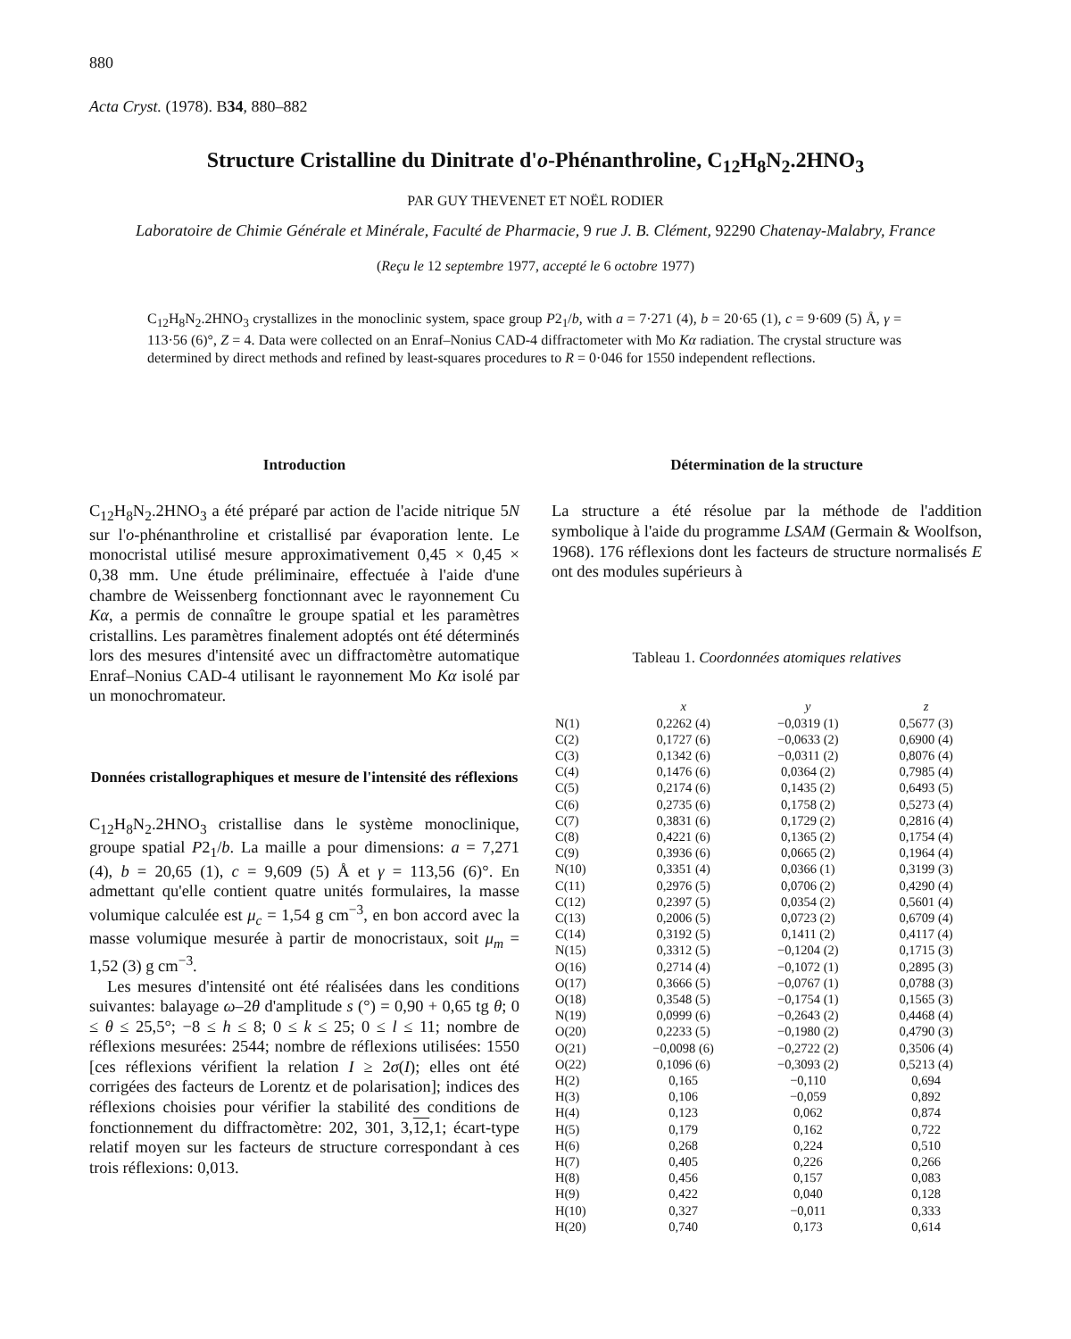880
Acta Cryst. (1978). B34, 880–882
Structure Cristalline du Dinitrate d'o-Phénanthroline, C<sub>12</sub>H<sub>8</sub>N<sub>2</sub>.2HNO<sub>3</sub>
PAR GUY THEVENET ET NOËL RODIER
Laboratoire de Chimie Générale et Minérale, Faculté de Pharmacie, 9 rue J. B. Clément, 92290 Chatenay-Malabry, France
(Reçu le 12 septembre 1977, accepté le 6 octobre 1977)
C<sub>12</sub>H<sub>8</sub>N<sub>2</sub>.2HNO<sub>3</sub> crystallizes in the monoclinic system, space group P2<sub>1</sub>/b, with a = 7·271 (4), b = 20·65 (1), c = 9·609 (5) Å, γ = 113·56 (6)°, Z = 4. Data were collected on an Enraf–Nonius CAD-4 diffractometer with Mo Kα radiation. The crystal structure was determined by direct methods and refined by least-squares procedures to R = 0·046 for 1550 independent reflections.
Introduction
C<sub>12</sub>H<sub>8</sub>N<sub>2</sub>.2HNO<sub>3</sub> a été préparé par action de l'acide nitrique 5N sur l'o-phénanthroline et cristallisé par évaporation lente. Le monocristal utilisé mesure approximativement 0,45 × 0,45 × 0,38 mm. Une étude préliminaire, effectuée à l'aide d'une chambre de Weissenberg fonctionnant avec le rayonnement Cu Kα, a permis de connaître le groupe spatial et les paramètres cristallins. Les paramètres finalement adoptés ont été déterminés lors des mesures d'intensité avec un diffractomètre automatique Enraf–Nonius CAD-4 utilisant le rayonnement Mo Kα isolé par un monochromateur.
Données cristallographiques et mesure de l'intensité des réflexions
C<sub>12</sub>H<sub>8</sub>N<sub>2</sub>.2HNO<sub>3</sub> cristallise dans le système monoclinique, groupe spatial P2<sub>1</sub>/b. La maille a pour dimensions: a = 7,271 (4), b = 20,65 (1), c = 9,609 (5) Å et γ = 113,56 (6)°. En admettant qu'elle contient quatre unités formulaires, la masse volumique calculée est μ<sub>c</sub> = 1,54 g cm<sup>−3</sup>, en bon accord avec la masse volumique mesurée à partir de monocristaux, soit μ<sub>m</sub> = 1,52 (3) g cm<sup>−3</sup>.
Les mesures d'intensité ont été réalisées dans les conditions suivantes: balayage ω–2θ d'amplitude s (°) = 0,90 + 0,65 tg θ; 0 ≤ θ ≤ 25,5°; −8 ≤ h ≤ 8; 0 ≤ k ≤ 25; 0 ≤ l ≤ 11; nombre de réflexions mesurées: 2544; nombre de réflexions utilisées: 1550 [ces réflexions vérifient la relation I ≥ 2σ(I); elles ont été corrigées des facteurs de Lorentz et de polarisation]; indices des réflexions choisies pour vérifier la stabilité des conditions de fonctionnement du diffractomètre: 202, 301, 3,12,1; écart-type relatif moyen sur les facteurs de structure correspondant à ces trois réflexions: 0,013.
Détermination de la structure
La structure a été résolue par la méthode de l'addition symbolique à l'aide du programme LSAM (Germain & Woolfson, 1968). 176 réflexions dont les facteurs de structure normalisés E ont des modules supérieurs à
Tableau 1. Coordonnées atomiques relatives
| | x | y | z |
| --- | --- | --- | --- |
| N(1) | 0,2262 (4) | −0,0319 (1) | 0,5677 (3) |
| C(2) | 0,1727 (6) | −0,0633 (2) | 0,6900 (4) |
| C(3) | 0,1342 (6) | −0,0311 (2) | 0,8076 (4) |
| C(4) | 0,1476 (6) | 0,0364 (2) | 0,7985 (4) |
| C(5) | 0,2174 (6) | 0,1435 (2) | 0,6493 (5) |
| C(6) | 0,2735 (6) | 0,1758 (2) | 0,5273 (4) |
| C(7) | 0,3831 (6) | 0,1729 (2) | 0,2816 (4) |
| C(8) | 0,4221 (6) | 0,1365 (2) | 0,1754 (4) |
| C(9) | 0,3936 (6) | 0,0665 (2) | 0,1964 (4) |
| N(10) | 0,3351 (4) | 0,0366 (1) | 0,3199 (3) |
| C(11) | 0,2976 (5) | 0,0706 (2) | 0,4290 (4) |
| C(12) | 0,2397 (5) | 0,0354 (2) | 0,5601 (4) |
| C(13) | 0,2006 (5) | 0,0723 (2) | 0,6709 (4) |
| C(14) | 0,3192 (5) | 0,1411 (2) | 0,4117 (4) |
| N(15) | 0,3312 (5) | −0,1204 (2) | 0,1715 (3) |
| O(16) | 0,2714 (4) | −0,1072 (1) | 0,2895 (3) |
| O(17) | 0,3666 (5) | −0,0767 (1) | 0,0788 (3) |
| O(18) | 0,3548 (5) | −0,1754 (1) | 0,1565 (3) |
| N(19) | 0,0999 (6) | −0,2643 (2) | 0,4468 (4) |
| O(20) | 0,2233 (5) | −0,1980 (2) | 0,4790 (3) |
| O(21) | −0,0098 (6) | −0,2722 (2) | 0,3506 (4) |
| O(22) | 0,1096 (6) | −0,3093 (2) | 0,5213 (4) |
| H(2) | 0,165 | −0,110 | 0,694 |
| H(3) | 0,106 | −0,059 | 0,892 |
| H(4) | 0,123 | 0,062 | 0,874 |
| H(5) | 0,179 | 0,162 | 0,722 |
| H(6) | 0,268 | 0,224 | 0,510 |
| H(7) | 0,405 | 0,226 | 0,266 |
| H(8) | 0,456 | 0,157 | 0,083 |
| H(9) | 0,422 | 0,040 | 0,128 |
| H(10) | 0,327 | −0,011 | 0,333 |
| H(20) | 0,740 | 0,173 | 0,614 |